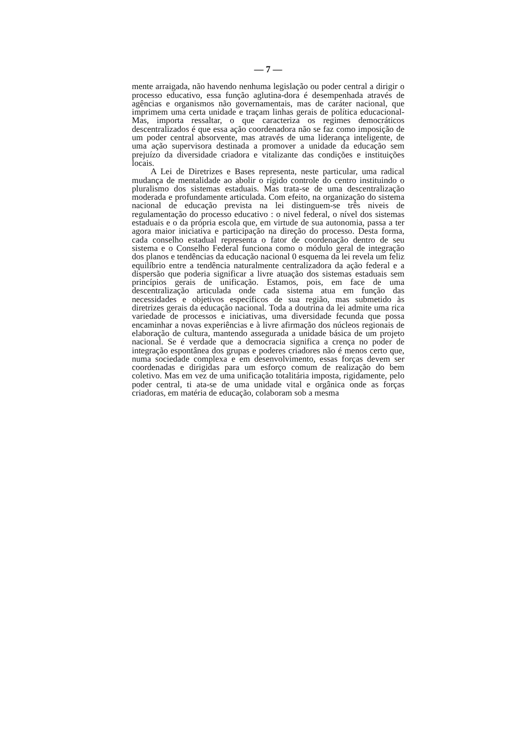— 7 —
mente arraigada, não havendo nenhuma legislação ou poder central a dirigir o processo educativo, essa função aglutina-dora é desempenhada através de agências e organismos não governamentais, mas de caráter nacional, que imprimem uma certa unidade e traçam linhas gerais de política educacional-Mas, importa ressaltar, o que caracteriza os regimes democráticos descentralizados é que essa ação coordenadora não se faz como imposição de um poder central absorvente, mas através de uma liderança inteligente, de uma ação supervisora destinada a promover a unidade da educação sem prejuízo da diversidade criadora e vitalizante das condições e instituições locais.
A Lei de Diretrizes e Bases representa, neste particular, uma radical mudança de mentalidade ao abolir o rígido controle do centro instituindo o pluralismo dos sistemas estaduais. Mas trata-se de uma descentralização moderada e profundamente articulada. Com efeito, na organização do sistema nacional de educação prevista na lei distinguem-se três niveis de regulamentação do processo educativo : o nivel federal, o nível dos sistemas estaduais e o da própria escola que, em virtude de sua autonomia, passa a ter agora maior iniciativa e participação na direção do processo. Desta forma, cada conselho estadual representa o fator de coordenação dentro de seu sistema e o Conselho Federal funciona como o módulo geral de integração dos planos e tendências da educação nacional 0 esquema da lei revela um feliz equilíbrio entre a tendência naturalmente centralizadora da ação federal e a dispersão que poderia significar a livre atuação dos sistemas estaduais sem princípios gerais de unificação. Estamos, pois, em face de uma descentralização articulada onde cada sistema atua em função das necessidades e objetivos específicos de sua região, mas submetido às diretrizes gerais da educação nacional. Toda a doutrina da lei admite uma rica variedade de processos e iniciativas, uma diversidade fecunda que possa encaminhar a novas experiências e à livre afirmação dos núcleos regionais de elaboração de cultura, mantendo assegurada a unidade básica de um projeto nacional. Se é verdade que a democracia significa a crença no poder de integração espontânea dos grupas e poderes criadores não é menos certo que, numa sociedade complexa e em desenvolvimento, essas forças devem ser coordenadas e dirigidas para um esforço comum de realização do bem coletivo. Mas em vez de uma unificação totalitária imposta, rigidamente, pelo poder central, ti ata-se de uma unidade vital e orgânica onde as forças criadoras, em matéria de educação, colaboram sob a mesma